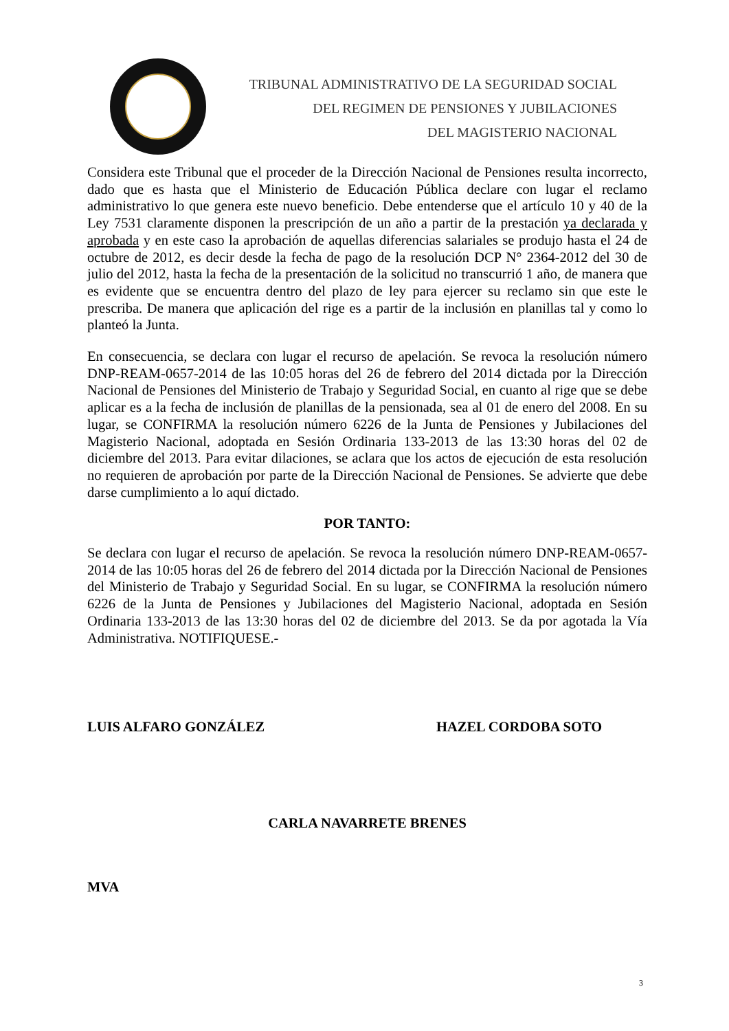TRIBUNAL ADMINISTRATIVO DE LA SEGURIDAD SOCIAL
DEL REGIMEN DE PENSIONES Y JUBILACIONES
DEL MAGISTERIO NACIONAL
Considera este Tribunal que el proceder de la Dirección Nacional de Pensiones resulta incorrecto, dado que es hasta que el Ministerio de Educación Pública declare con lugar el reclamo administrativo lo que genera este nuevo beneficio. Debe entenderse que el artículo 10 y 40 de la Ley 7531 claramente disponen la prescripción de un año a partir de la prestación ya declarada y aprobada y en este caso la aprobación de aquellas diferencias salariales se produjo hasta el 24 de octubre de 2012, es decir desde la fecha de pago de la resolución DCP N° 2364-2012 del 30 de julio del 2012, hasta la fecha de la presentación de la solicitud no transcurrió 1 año, de manera que es evidente que se encuentra dentro del plazo de ley para ejercer su reclamo sin que este le prescriba. De manera que aplicación del rige es a partir de la inclusión en planillas tal y como lo planteó la Junta.
En consecuencia, se declara con lugar el recurso de apelación. Se revoca la resolución número DNP-REAM-0657-2014 de las 10:05 horas del 26 de febrero del 2014 dictada por la Dirección Nacional de Pensiones del Ministerio de Trabajo y Seguridad Social, en cuanto al rige que se debe aplicar es a la fecha de inclusión de planillas de la pensionada, sea al 01 de enero del 2008. En su lugar, se CONFIRMA la resolución número 6226 de la Junta de Pensiones y Jubilaciones del Magisterio Nacional, adoptada en Sesión Ordinaria 133-2013 de las 13:30 horas del 02 de diciembre del 2013. Para evitar dilaciones, se aclara que los actos de ejecución de esta resolución no requieren de aprobación por parte de la Dirección Nacional de Pensiones. Se advierte que debe darse cumplimiento a lo aquí dictado.
POR TANTO:
Se declara con lugar el recurso de apelación. Se revoca la resolución número DNP-REAM-0657-2014 de las 10:05 horas del 26 de febrero del 2014 dictada por la Dirección Nacional de Pensiones del Ministerio de Trabajo y Seguridad Social. En su lugar, se CONFIRMA la resolución número 6226 de la Junta de Pensiones y Jubilaciones del Magisterio Nacional, adoptada en Sesión Ordinaria 133-2013 de las 13:30 horas del 02 de diciembre del 2013. Se da por agotada la Vía Administrativa. NOTIFIQUESE.-
LUIS ALFARO GONZÁLEZ HAZEL CORDOBA SOTO
CARLA NAVARRETE BRENES
MVA
3